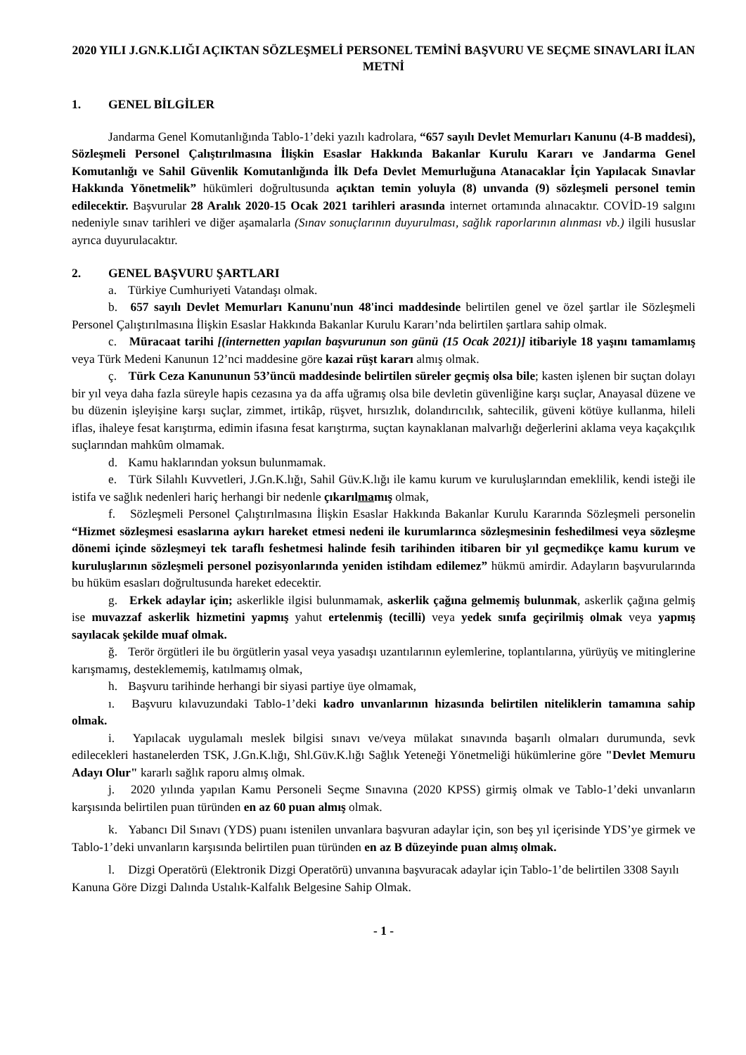2020 YILI J.GN.K.LIĞI AÇIKTAN SÖZLEŞMELİ PERSONEL TEMİNİ BAŞVURU VE SEÇME SINAVLARI İLAN METNİ
1. GENEL BİLGİLER
Jandarma Genel Komutanlığında Tablo-1’deki yazılı kadrolara, “657 sayılı Devlet Memurları Kanunu (4-B maddesi), Sözleşmeli Personel Çalıştırılmasına İlişkin Esaslar Hakkında Bakanlar Kurulu Kararı ve Jandarma Genel Komutanlığı ve Sahil Güvenlik Komutanlığında İlk Defa Devlet Memurluğuna Atanacaklar İçin Yapılacak Sınavlar Hakkında Yönetmelik” hükümleri doğrultusunda açıktan temin yoluyla (8) unvanda (9) sözleşmeli personel temin edilecektir. Başvurular 28 Aralık 2020-15 Ocak 2021 tarihleri arasında internet ortamında alınacaktır. COVİD-19 salgını nedeniyle sınav tarihleri ve diğer aşamalarla (Sınav sonuçlarının duyurulması, sağlık raporlarının alınması vb.) ilgili hususlar ayrıca duyurulacaktır.
2. GENEL BAŞVURU ŞARTLARI
a. Türkiye Cumhuriyeti Vatandaşı olmak.
b. 657 sayılı Devlet Memurları Kanunu'nun 48'inci maddesinde belirtilen genel ve özel şartlar ile Sözleşmeli Personel Çalıştırılmasına İlişkin Esaslar Hakkında Bakanlar Kurulu Kararı’nda belirtilen şartlara sahip olmak.
c. Müracaat tarihi [(internetten yapılan başvurunun son günü (15 Ocak 2021)] itibariyle 18 yaşını tamamlamış veya Türk Medeni Kanunun 12’nci maddesine göre kazai rüşt kararı almış olmak.
ç. Türk Ceza Kanununun 53’üncü maddesinde belirtilen süreler geçmiş olsa bile; kasten işlenen bir suçtan dolayı bir yıl veya daha fazla süreyle hapis cezasına ya da affa uğramış olsa bile devletin güvenliğine karşı suçlar, Anayasal düzene ve bu düzenin işleyişine karşı suçlar, zimmet, irtikâp, rüşvet, hırsızlık, dolandırıcılık, sahtecilik, güveni kötüye kullanma, hileli iflas, ihaleye fesat karıştırma, edimin ifasına fesat karıştırma, suçtan kaynaklanan malvarlığı değerlerini aklama veya kaçakçılık suçlarından mahkûm olmamak.
d. Kamu haklarından yoksun bulunmamak.
e. Türk Silahlı Kuvvetleri, J.Gn.K.lığı, Sahil Güv.K.lığı ile kamu kurum ve kuruluşlarından emeklilik, kendi isteği ile istifa ve sağlık nedenleri hariç herhangi bir nedenle çıkarılmamış olmak,
f. Sözleşmeli Personel Çalıştırılmasına İlişkin Esaslar Hakkında Bakanlar Kurulu Kararında Sözleşmeli personelin “Hizmet sözleşmesi esaslarına aykırı hareket etmesi nedeni ile kurumlarınca sözleşmesinin feshedilmesi veya sözleşme dönemi içinde sözleşmeyi tek taraflı feshetmesi halinde fesih tarihinden itibaren bir yıl geçmedikçe kamu kurum ve kuruluşlarının sözleşmeli personel pozisyonlarında yeniden istihdam edilemez” hükmü amirdir. Adayların başvurularında bu hüküm esasları doğrultusunda hareket edecektir.
g. Erkek adaylar için; askerlikle ilgisi bulunmamak, askerlik çağına gelmemiş bulunmak, askerlik çağına gelmiş ise muvazzaf askerlik hizmetini yapmış yahut ertelenmiş (tecilli) veya yedek sınıfa geçirilmiş olmak veya yapmış sayılacak şekilde muaf olmak.
ğ. Terör örgütleri ile bu örgütlerin yasal veya yasadışı uzantılarının eylemlerine, toplantılarına, yürüyüş ve mitinglerine karışmamış, desteklememiş, katılmamış olmak,
h. Başvuru tarihinde herhangi bir siyasi partiye üye olmamak,
ı. Başvuru kılavuzundaki Tablo-1’deki kadro unvanlarının hizasında belirtilen niteliklerin tamamına sahip olmak.
i. Yapılacak uygulamalı meslek bilgisi sınavı ve/veya mülakat sınavında başarılı olmaları durumunda, sevk edilecekleri hastanelerden TSK, J.Gn.K.lığı, Shl.Güv.K.lığı Sağlık Yeteneği Yönetmeliği hükümlerine göre "Devlet Memuru Adayı Olur" kararlı sağlık raporu almış olmak.
j. 2020 yılında yapılan Kamu Personeli Seçme Sınavına (2020 KPSS) girmiş olmak ve Tablo-1’deki unvanların karşısında belirtilen puan türünden en az 60 puan almış olmak.
k. Yabancı Dil Sınavı (YDS) puanı istenilen unvanlara başvuran adaylar için, son beş yıl içerisinde YDS’ye girmek ve Tablo-1’deki unvanların karşısında belirtilen puan türünden en az B düzeyinde puan almış olmak.
l. Dizgi Operatörü (Elektronik Dizgi Operatörü) unvanına başvuracak adaylar için Tablo-1’de belirtilen 3308 Sayılı Kanuna Göre Dizgi Dalında Ustalık-Kalfalık Belgesine Sahip Olmak.
- 1 -